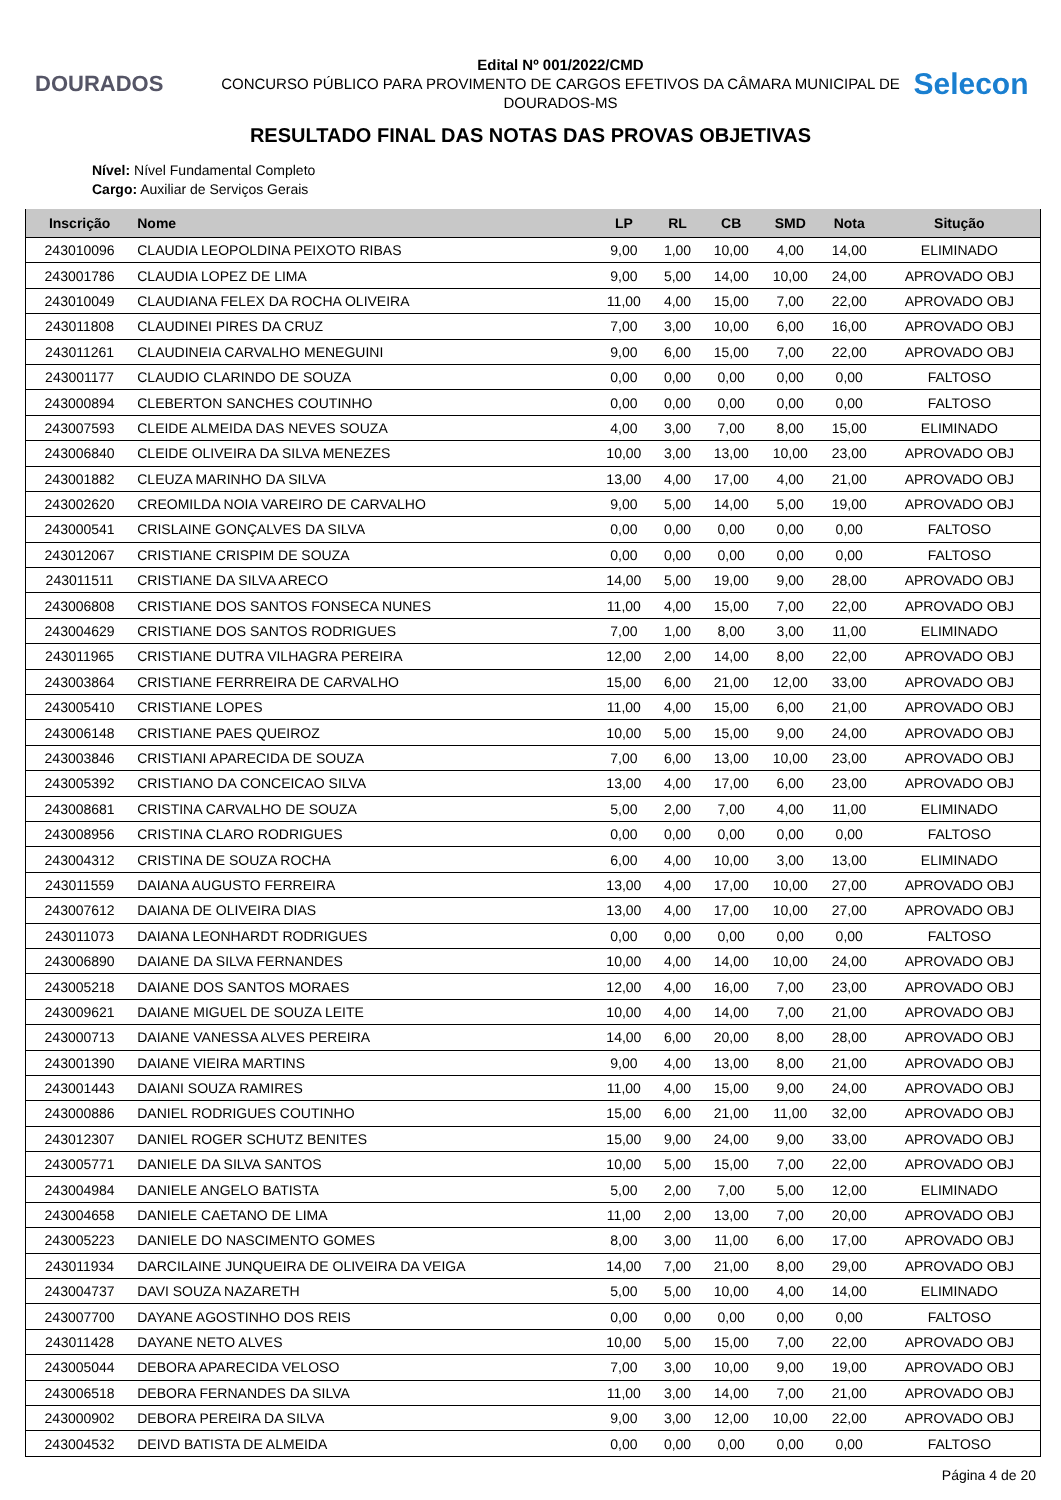DOURADOS
Edital Nº 001/2022/CMD
CONCURSO PÚBLICO PARA PROVIMENTO DE CARGOS EFETIVOS DA CÂMARA MUNICIPAL DE DOURADOS-MS
Selecon
RESULTADO FINAL DAS NOTAS DAS PROVAS OBJETIVAS
Nível: Nível Fundamental Completo
Cargo: Auxiliar de Serviços Gerais
| Inscrição | Nome | LP | RL | CB | SMD | Nota | Situção |
| --- | --- | --- | --- | --- | --- | --- | --- |
| 243010096 | CLAUDIA LEOPOLDINA PEIXOTO RIBAS | 9,00 | 1,00 | 10,00 | 4,00 | 14,00 | ELIMINADO |
| 243001786 | CLAUDIA LOPEZ DE LIMA | 9,00 | 5,00 | 14,00 | 10,00 | 24,00 | APROVADO OBJ |
| 243010049 | CLAUDIANA FELEX DA ROCHA OLIVEIRA | 11,00 | 4,00 | 15,00 | 7,00 | 22,00 | APROVADO OBJ |
| 243011808 | CLAUDINEI PIRES DA CRUZ | 7,00 | 3,00 | 10,00 | 6,00 | 16,00 | APROVADO OBJ |
| 243011261 | CLAUDINEIA CARVALHO MENEGUINI | 9,00 | 6,00 | 15,00 | 7,00 | 22,00 | APROVADO OBJ |
| 243001177 | CLAUDIO CLARINDO DE SOUZA | 0,00 | 0,00 | 0,00 | 0,00 | 0,00 | FALTOSO |
| 243000894 | CLEBERTON SANCHES COUTINHO | 0,00 | 0,00 | 0,00 | 0,00 | 0,00 | FALTOSO |
| 243007593 | CLEIDE ALMEIDA DAS NEVES SOUZA | 4,00 | 3,00 | 7,00 | 8,00 | 15,00 | ELIMINADO |
| 243006840 | CLEIDE OLIVEIRA DA SILVA MENEZES | 10,00 | 3,00 | 13,00 | 10,00 | 23,00 | APROVADO OBJ |
| 243001882 | CLEUZA MARINHO DA SILVA | 13,00 | 4,00 | 17,00 | 4,00 | 21,00 | APROVADO OBJ |
| 243002620 | CREOMILDA NOIA VAREIRO DE CARVALHO | 9,00 | 5,00 | 14,00 | 5,00 | 19,00 | APROVADO OBJ |
| 243000541 | CRISLAINE GONÇALVES DA SILVA | 0,00 | 0,00 | 0,00 | 0,00 | 0,00 | FALTOSO |
| 243012067 | CRISTIANE CRISPIM DE SOUZA | 0,00 | 0,00 | 0,00 | 0,00 | 0,00 | FALTOSO |
| 243011511 | CRISTIANE DA SILVA ARECO | 14,00 | 5,00 | 19,00 | 9,00 | 28,00 | APROVADO OBJ |
| 243006808 | CRISTIANE DOS SANTOS FONSECA NUNES | 11,00 | 4,00 | 15,00 | 7,00 | 22,00 | APROVADO OBJ |
| 243004629 | CRISTIANE DOS SANTOS RODRIGUES | 7,00 | 1,00 | 8,00 | 3,00 | 11,00 | ELIMINADO |
| 243011965 | CRISTIANE DUTRA VILHAGRA PEREIRA | 12,00 | 2,00 | 14,00 | 8,00 | 22,00 | APROVADO OBJ |
| 243003864 | CRISTIANE FERRREIRA DE CARVALHO | 15,00 | 6,00 | 21,00 | 12,00 | 33,00 | APROVADO OBJ |
| 243005410 | CRISTIANE LOPES | 11,00 | 4,00 | 15,00 | 6,00 | 21,00 | APROVADO OBJ |
| 243006148 | CRISTIANE PAES QUEIROZ | 10,00 | 5,00 | 15,00 | 9,00 | 24,00 | APROVADO OBJ |
| 243003846 | CRISTIANI APARECIDA DE SOUZA | 7,00 | 6,00 | 13,00 | 10,00 | 23,00 | APROVADO OBJ |
| 243005392 | CRISTIANO DA CONCEICAO SILVA | 13,00 | 4,00 | 17,00 | 6,00 | 23,00 | APROVADO OBJ |
| 243008681 | CRISTINA CARVALHO DE SOUZA | 5,00 | 2,00 | 7,00 | 4,00 | 11,00 | ELIMINADO |
| 243008956 | CRISTINA CLARO RODRIGUES | 0,00 | 0,00 | 0,00 | 0,00 | 0,00 | FALTOSO |
| 243004312 | CRISTINA DE SOUZA ROCHA | 6,00 | 4,00 | 10,00 | 3,00 | 13,00 | ELIMINADO |
| 243011559 | DAIANA AUGUSTO FERREIRA | 13,00 | 4,00 | 17,00 | 10,00 | 27,00 | APROVADO OBJ |
| 243007612 | DAIANA DE OLIVEIRA DIAS | 13,00 | 4,00 | 17,00 | 10,00 | 27,00 | APROVADO OBJ |
| 243011073 | DAIANA LEONHARDT RODRIGUES | 0,00 | 0,00 | 0,00 | 0,00 | 0,00 | FALTOSO |
| 243006890 | DAIANE DA SILVA FERNANDES | 10,00 | 4,00 | 14,00 | 10,00 | 24,00 | APROVADO OBJ |
| 243005218 | DAIANE DOS SANTOS MORAES | 12,00 | 4,00 | 16,00 | 7,00 | 23,00 | APROVADO OBJ |
| 243009621 | DAIANE MIGUEL DE SOUZA LEITE | 10,00 | 4,00 | 14,00 | 7,00 | 21,00 | APROVADO OBJ |
| 243000713 | DAIANE VANESSA ALVES PEREIRA | 14,00 | 6,00 | 20,00 | 8,00 | 28,00 | APROVADO OBJ |
| 243001390 | DAIANE VIEIRA MARTINS | 9,00 | 4,00 | 13,00 | 8,00 | 21,00 | APROVADO OBJ |
| 243001443 | DAIANI SOUZA RAMIRES | 11,00 | 4,00 | 15,00 | 9,00 | 24,00 | APROVADO OBJ |
| 243000886 | DANIEL RODRIGUES COUTINHO | 15,00 | 6,00 | 21,00 | 11,00 | 32,00 | APROVADO OBJ |
| 243012307 | DANIEL ROGER SCHUTZ BENITES | 15,00 | 9,00 | 24,00 | 9,00 | 33,00 | APROVADO OBJ |
| 243005771 | DANIELE DA SILVA SANTOS | 10,00 | 5,00 | 15,00 | 7,00 | 22,00 | APROVADO OBJ |
| 243004984 | DANIELE ANGELO BATISTA | 5,00 | 2,00 | 7,00 | 5,00 | 12,00 | ELIMINADO |
| 243004658 | DANIELE CAETANO DE LIMA | 11,00 | 2,00 | 13,00 | 7,00 | 20,00 | APROVADO OBJ |
| 243005223 | DANIELE DO NASCIMENTO GOMES | 8,00 | 3,00 | 11,00 | 6,00 | 17,00 | APROVADO OBJ |
| 243011934 | DARCILAINE JUNQUEIRA DE OLIVEIRA DA VEIGA | 14,00 | 7,00 | 21,00 | 8,00 | 29,00 | APROVADO OBJ |
| 243004737 | DAVI SOUZA NAZARETH | 5,00 | 5,00 | 10,00 | 4,00 | 14,00 | ELIMINADO |
| 243007700 | DAYANE AGOSTINHO DOS REIS | 0,00 | 0,00 | 0,00 | 0,00 | 0,00 | FALTOSO |
| 243011428 | DAYANE NETO ALVES | 10,00 | 5,00 | 15,00 | 7,00 | 22,00 | APROVADO OBJ |
| 243005044 | DEBORA APARECIDA VELOSO | 7,00 | 3,00 | 10,00 | 9,00 | 19,00 | APROVADO OBJ |
| 243006518 | DEBORA FERNANDES DA SILVA | 11,00 | 3,00 | 14,00 | 7,00 | 21,00 | APROVADO OBJ |
| 243000902 | DEBORA PEREIRA DA SILVA | 9,00 | 3,00 | 12,00 | 10,00 | 22,00 | APROVADO OBJ |
| 243004532 | DEIVD BATISTA DE ALMEIDA | 0,00 | 0,00 | 0,00 | 0,00 | 0,00 | FALTOSO |
Página 4 de 20